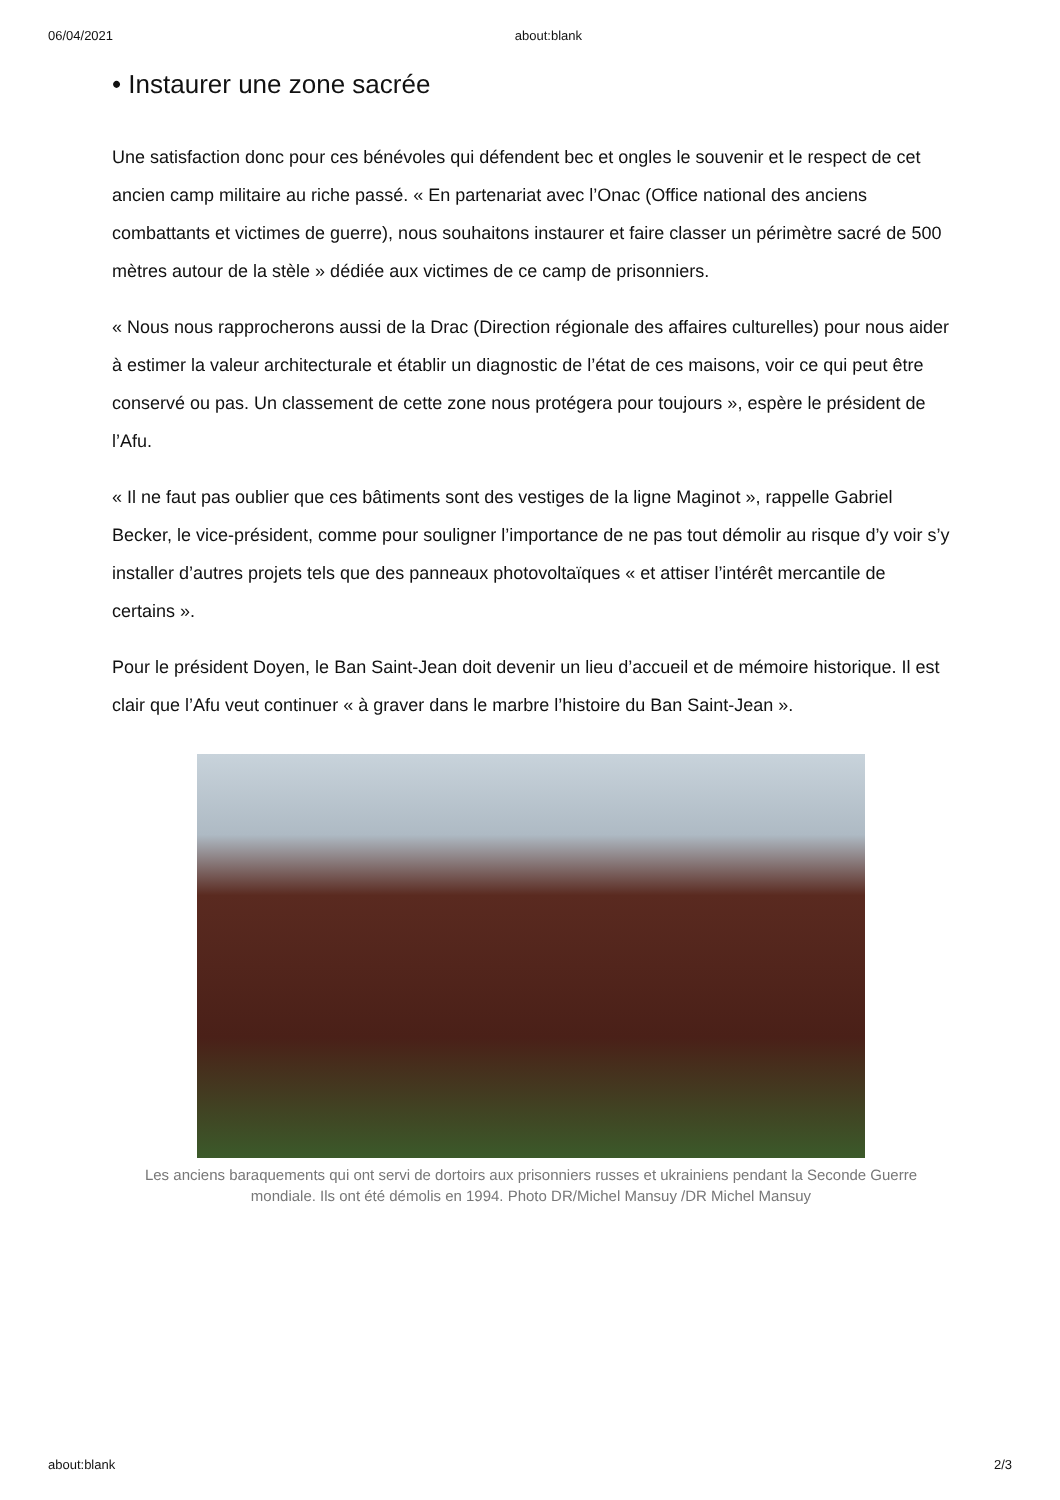06/04/2021 about:blank
• Instaurer une zone sacrée
Une satisfaction donc pour ces bénévoles qui défendent bec et ongles le souvenir et le respect de cet ancien camp militaire au riche passé. « En partenariat avec l’Onac (Office national des anciens combattants et victimes de guerre), nous souhaitons instaurer et faire classer un périmètre sacré de 500 mètres autour de la stèle » dédiée aux victimes de ce camp de prisonniers.
« Nous nous rapprocherons aussi de la Drac (Direction régionale des affaires culturelles) pour nous aider à estimer la valeur architecturale et établir un diagnostic de l’état de ces maisons, voir ce qui peut être conservé ou pas. Un classement de cette zone nous protégera pour toujours », espère le président de l’Afu.
« Il ne faut pas oublier que ces bâtiments sont des vestiges de la ligne Maginot », rappelle Gabriel Becker, le vice-président, comme pour souligner l’importance de ne pas tout démolir au risque d’y voir s’y installer d’autres projets tels que des panneaux photovoltaïques « et attiser l’intérêt mercantile de certains ».
Pour le président Doyen, le Ban Saint-Jean doit devenir un lieu d’accueil et de mémoire historique. Il est clair que l’Afu veut continuer « à graver dans le marbre l’histoire du Ban Saint-Jean ».
Les anciens baraquements qui ont servi de dortoirs aux prisonniers russes et ukrainiens pendant la Seconde Guerre mondiale. Ils ont été démolis en 1994. Photo DR/Michel Mansuy /DR Michel Mansuy
about:blank 2/3